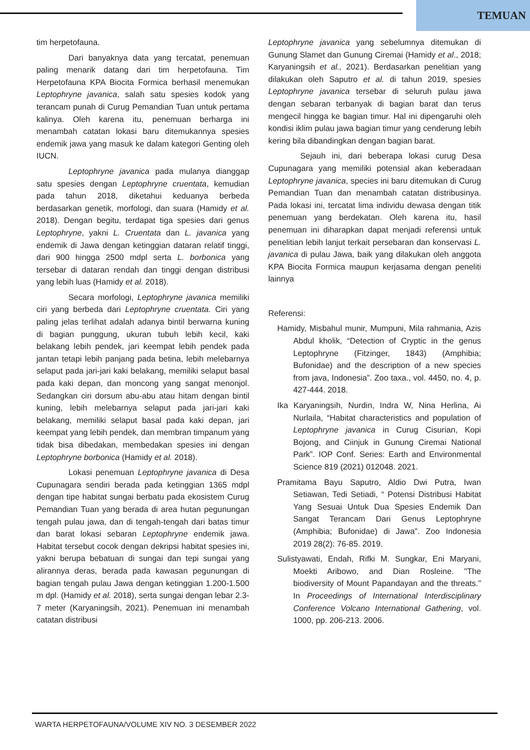TEMUAN
tim herpetofauna.
Dari banyaknya data yang tercatat, penemuan paling menarik datang dari tim herpetofauna. Tim Herpetofauna KPA Biocita Formica berhasil menemukan Leptophryne javanica, salah satu spesies kodok yang terancam punah di Curug Pemandian Tuan untuk pertama kalinya. Oleh karena itu, penemuan berharga ini menambah catatan lokasi baru ditemukannya spesies endemik jawa yang masuk ke dalam kategori Genting oleh IUCN.
Leptophryne javanica pada mulanya dianggap satu spesies dengan Leptophryne cruentata, kemudian pada tahun 2018, diketahui keduanya berbeda berdasarkan genetik, morfologi, dan suara (Hamidy et al. 2018). Dengan begitu, terdapat tiga spesies dari genus Leptophryne, yakni L. Cruentata dan L. javanica yang endemik di Jawa dengan ketinggian dataran relatif tinggi, dari 900 hingga 2500 mdpl serta L. borbonica yang tersebar di dataran rendah dan tinggi dengan distribusi yang lebih luas (Hamidy et al. 2018).
Secara morfologi, Leptophryne javanica memiliki ciri yang berbeda dari Leptophryne cruentata. Ciri yang paling jelas terlihat adalah adanya bintil berwarna kuning di bagian punggung, ukuran tubuh lebih kecil, kaki belakang lebih pendek, jari keempat lebih pendek pada jantan tetapi lebih panjang pada betina, lebih melebarnya selaput pada jari-jari kaki belakang, memiliki selaput basal pada kaki depan, dan moncong yang sangat menonjol. Sedangkan ciri dorsum abu-abu atau hitam dengan bintil kuning, lebih melebarnya selaput pada jari-jari kaki belakang, memiliki selaput basal pada kaki depan, jari keempat yang lebih pendek, dan membran timpanum yang tidak bisa dibedakan, membedakan spesies ini dengan Leptophryne borbonica (Hamidy et al. 2018).
Lokasi penemuan Leptophryne javanica di Desa Cupunagara sendiri berada pada ketinggian 1365 mdpl dengan tipe habitat sungai berbatu pada ekosistem Curug Pemandian Tuan yang berada di area hutan pegunungan tengah pulau jawa, dan di tengah-tengah dari batas timur dan barat lokasi sebaran Leptophryne endemik jawa. Habitat tersebut cocok dengan dekripsi habitat spesies ini, yakni berupa bebatuan di sungai dan tepi sungai yang alirannya deras, berada pada kawasan pegunungan di bagian tengah pulau Jawa dengan ketinggian 1.200-1.500 m dpl. (Hamidy et al. 2018), serta sungai dengan lebar 2.3-7 meter (Karyaningsih, 2021). Penemuan ini menambah catatan distribusi
Leptophryne javanica yang sebelumnya ditemukan di Gunung Slamet dan Gunung Ciremai (Hamidy et al., 2018; Karyaningsih et al., 2021). Berdasarkan penelitian yang dilakukan oleh Saputro et al. di tahun 2019, spesies Leptophryne javanica tersebar di seluruh pulau jawa dengan sebaran terbanyak di bagian barat dan terus mengecil hingga ke bagian timur. Hal ini dipengaruhi oleh kondisi iklim pulau jawa bagian timur yang cenderung lebih kering bila dibandingkan dengan bagian barat.
Sejauh ini, dari beberapa lokasi curug Desa Cupunagara yang memiliki potensial akan keberadaan Leptophryne javanica, species ini baru ditemukan di Curug Pemandian Tuan dan menambah catatan distribusinya. Pada lokasi ini, tercatat lima individu dewasa dengan titik penemuan yang berdekatan. Oleh karena itu, hasil penemuan ini diharapkan dapat menjadi referensi untuk penelitian lebih lanjut terkait persebaran dan konservasi L. javanica di pulau Jawa, baik yang dilakukan oleh anggota KPA Biocita Formica maupun kerjasama dengan peneliti lainnya
Referensi:
Hamidy, Misbahul munir, Mumpuni, Mila rahmania, Azis Abdul kholik, “Detection of Cryptic in the genus Leptophryne (Fitzinger, 1843) (Amphibia; Bufonidae) and the description of a new species from java, Indonesia”. Zoo taxa., vol. 4450, no. 4, p. 427-444. 2018.
Ika Karyaningsih, Nurdin, Indra W, Nina Herlina, Ai Nurlaila, “Habitat characteristics and population of Leptophryne javanica in Curug Cisurian, Kopi Bojong, and Ciinjuk in Gunung Ciremai National Park”. IOP Conf. Series: Earth and Environmental Science 819 (2021) 012048. 2021.
Pramitama Bayu Saputro, Aldio Dwi Putra, Iwan Setiawan, Tedi Setiadi, “ Potensi Distribusi Habitat Yang Sesuai Untuk Dua Spesies Endemik Dan Sangat Terancam Dari Genus Leptophryne (Amphibia; Bufonidae) di Jawa”. Zoo Indonesia 2019 28(2): 76-85. 2019.
Sulistyawati, Endah, Rifki M. Sungkar, Eni Maryani, Moekti Aribowo, and Dian Rosleine. "The biodiversity of Mount Papandayan and the threats." In Proceedings of International Interdisciplinary Conference Volcano International Gathering, vol. 1000, pp. 206-213. 2006.
WARTA HERPETOFAUNA/VOLUME XIV NO. 3 DESEMBER 2022